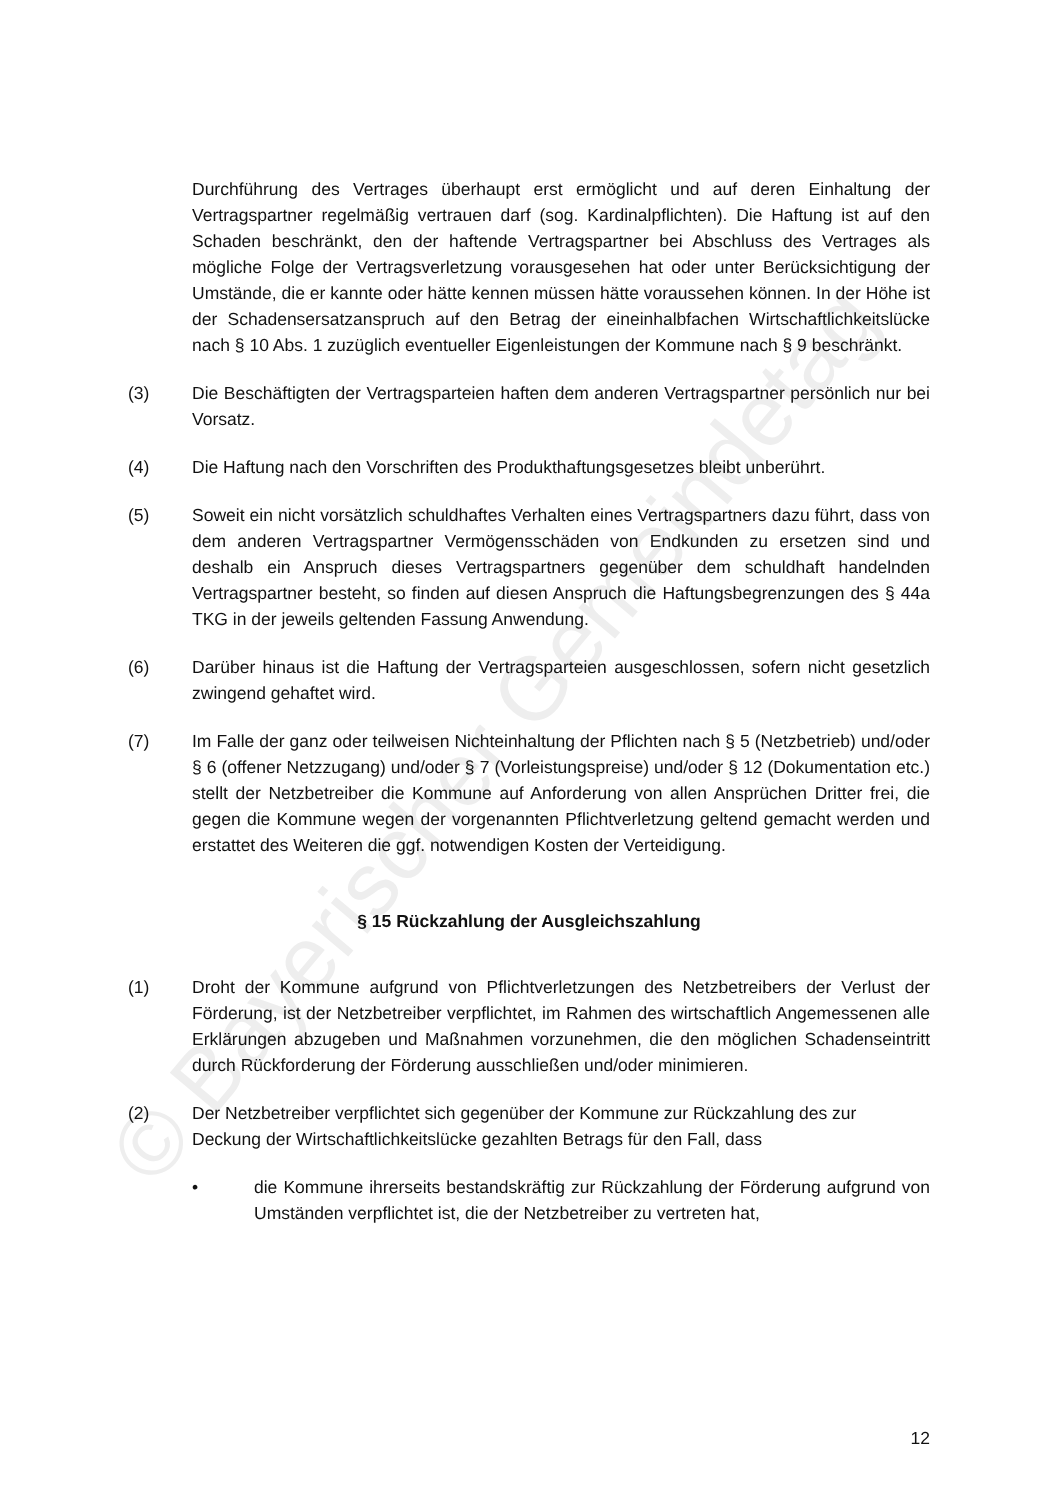© Bayerischer Gemeindetag
Durchführung des Vertrages überhaupt erst ermöglicht und auf deren Einhaltung der Vertragspartner regelmäßig vertrauen darf (sog. Kardinalpflichten). Die Haftung ist auf den Schaden beschränkt, den der haftende Vertragspartner bei Abschluss des Vertrages als mögliche Folge der Vertragsverletzung vorausgesehen hat oder unter Berücksichtigung der Umstände, die er kannte oder hätte kennen müssen hätte voraussehen können. In der Höhe ist der Schadensersatzanspruch auf den Betrag der eineinhalbfachen Wirtschaftlichkeitslücke nach § 10 Abs. 1 zuzüglich eventueller Eigenleistungen der Kommune nach § 9 beschränkt.
(3) Die Beschäftigten der Vertragsparteien haften dem anderen Vertragspartner persönlich nur bei Vorsatz.
(4) Die Haftung nach den Vorschriften des Produkthaftungsgesetzes bleibt unberührt.
(5) Soweit ein nicht vorsätzlich schuldhaftes Verhalten eines Vertragspartners dazu führt, dass von dem anderen Vertragspartner Vermögensschäden von Endkunden zu ersetzen sind und deshalb ein Anspruch dieses Vertragspartners gegenüber dem schuldhaft handelnden Vertragspartner besteht, so finden auf diesen Anspruch die Haftungsbegrenzungen des § 44a TKG in der jeweils geltenden Fassung Anwendung.
(6) Darüber hinaus ist die Haftung der Vertragsparteien ausgeschlossen, sofern nicht gesetzlich zwingend gehaftet wird.
(7) Im Falle der ganz oder teilweisen Nichteinhaltung der Pflichten nach § 5 (Netzbetrieb) und/oder § 6 (offener Netzzugang) und/oder § 7 (Vorleistungspreise) und/oder § 12 (Dokumentation etc.) stellt der Netzbetreiber die Kommune auf Anforderung von allen Ansprüchen Dritter frei, die gegen die Kommune wegen der vorgenannten Pflichtverletzung geltend gemacht werden und erstattet des Weiteren die ggf. notwendigen Kosten der Verteidigung.
§ 15 Rückzahlung der Ausgleichszahlung
(1) Droht der Kommune aufgrund von Pflichtverletzungen des Netzbetreibers der Verlust der Förderung, ist der Netzbetreiber verpflichtet, im Rahmen des wirtschaftlich Angemessenen alle Erklärungen abzugeben und Maßnahmen vorzunehmen, die den möglichen Schadenseintritt durch Rückforderung der Förderung ausschließen und/oder minimieren.
(2) Der Netzbetreiber verpflichtet sich gegenüber der Kommune zur Rückzahlung des zur Deckung der Wirtschaftlichkeitslücke gezahlten Betrags für den Fall, dass
• die Kommune ihrerseits bestandskräftig zur Rückzahlung der Förderung aufgrund von Umständen verpflichtet ist, die der Netzbetreiber zu vertreten hat,
12